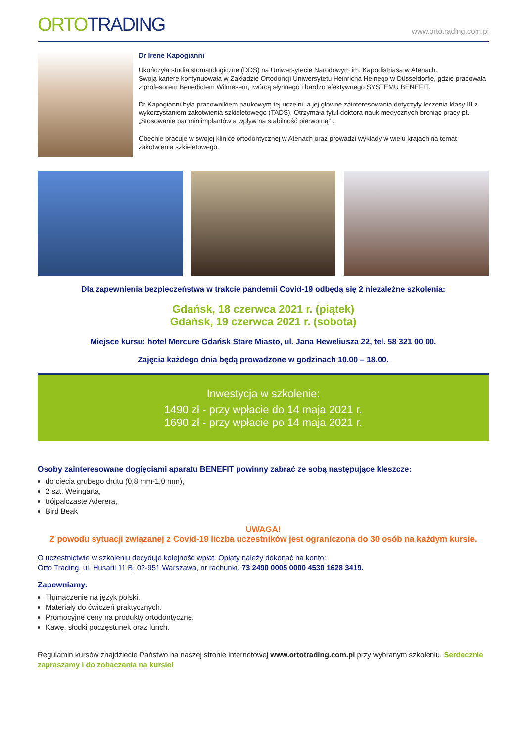ORTO TRADING
www.ortotrading.com.pl
Dr Irene Kapogianni
Ukończyła studia stomatologiczne (DDS) na Uniwersytecie Narodowym im. Kapodistriasa w Atenach.
Swoją karierę kontynuowała w Zakładzie Ortodoncji Uniwersytetu Heinricha Heinego w Düsseldorfie, gdzie pracowała z profesorem Benedictem Wilmesem, twórcą słynnego i bardzo efektywnego SYSTEMU BENEFIT.
Dr Kapogianni była pracownikiem naukowym tej uczelni, a jej główne zainteresowania dotyczyły leczenia klasy III z wykorzystaniem zakotwienia szkieletowego (TADS). Otrzymała tytuł doktora nauk medycznych broniąc pracy pt. „Stosowanie par miniimplantów a wpływ na stabilność pierwotną” .
Obecnie pracuje w swojej klinice ortodontycznej w Atenach oraz prowadzi wykłady w wielu krajach na temat zakotwienia szkieletowego.
Dla zapewnienia bezpieczeństwa w trakcie pandemii Covid-19 odbędą się 2 niezależne szkolenia:
Gdańsk, 18 czerwca 2021 r. (piątek)
Gdańsk, 19 czerwca 2021 r. (sobota)
Miejsce kursu: hotel Mercure Gdańsk Stare Miasto, ul. Jana Heweliusza 22, tel. 58 321 00 00.
Zajęcia każdego dnia będą prowadzone w godzinach 10.00 – 18.00.
Inwestycja w szkolenie:
1490 zł - przy wpłacie do 14 maja 2021 r.
1690 zł - przy wpłacie po 14 maja 2021 r.
Osoby zainteresowane dogięciami aparatu BENEFIT powinny zabrać ze sobą następujące kleszcze:
do cięcia grubego drutu (0,8 mm-1,0 mm),
2 szt. Weingarta,
trójpalczaste Aderera,
Bird Beak
UWAGA!
Z powodu sytuacji związanej z Covid-19 liczba uczestników jest ograniczona do 30 osób na każdym kursie.
O uczestnictwie w szkoleniu decyduje kolejność wpłat. Opłaty należy dokonać na konto:
Orto Trading, ul. Husarii 11 B, 02-951 Warszawa, nr rachunku 73 2490 0005 0000 4530 1628 3419.
Zapewniamy:
Tłumaczenie na język polski.
Materiały do ćwiczeń praktycznych.
Promocyjne ceny na produkty ortodontyczne.
Kawę, słodki poczęstunek oraz lunch.
Regulamin kursów znajdziecie Państwo na naszej stronie internetowej www.ortotrading.com.pl przy wybranym szkoleniu. Serdecznie zapraszamy i do zobaczenia na kursie!